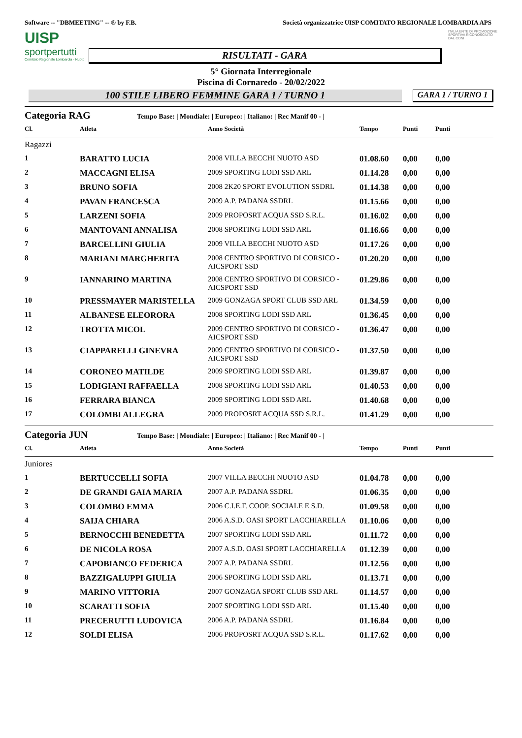Software -- "DBMEETING" -- ® by F.B. Società organizzatrice UISP COMITATO REGIONALE LOMBARDIA APS
UISP
sportpertutti
Comitato Regionale Lombardia - Nuoto
RISULTATI - GARA
ITALIA ENTE DI PROMOZIONE SPORTIVA RICONOSCIUTO DAL CONI
5° Giornata Interregionale
Piscina di Cornaredo - 20/02/2022
100 STILE LIBERO FEMMINE GARA 1 / TURNO 1
GARA 1 / TURNO 1
Categoria RAG Tempo Base: | Mondiale: | Europeo: | Italiano: | Rec Manif 00 - |
| Cl. | Atleta | Anno Società | Tempo | Punti | Punti |
| --- | --- | --- | --- | --- | --- |
| Ragazzi | | | | | |
| 1 | BARATTO LUCIA | 2008 VILLA BECCHI NUOTO ASD | 01.08.60 | 0,00 | 0,00 |
| 2 | MACCAGNI ELISA | 2009 SPORTING LODI SSD ARL | 01.14.28 | 0,00 | 0,00 |
| 3 | BRUNO SOFIA | 2008 2K20 SPORT EVOLUTION SSDRL | 01.14.38 | 0,00 | 0,00 |
| 4 | PAVAN FRANCESCA | 2009 A.P. PADANA SSDRL | 01.15.66 | 0,00 | 0,00 |
| 5 | LARZENI SOFIA | 2009 PROPOSRT ACQUA SSD S.R.L. | 01.16.02 | 0,00 | 0,00 |
| 6 | MANTOVANI ANNALISA | 2008 SPORTING LODI SSD ARL | 01.16.66 | 0,00 | 0,00 |
| 7 | BARCELLINI GIULIA | 2009 VILLA BECCHI NUOTO ASD | 01.17.26 | 0,00 | 0,00 |
| 8 | MARIANI MARGHERITA | 2008 CENTRO SPORTIVO DI CORSICO - AICSPORT SSD | 01.20.20 | 0,00 | 0,00 |
| 9 | IANNARINO MARTINA | 2008 CENTRO SPORTIVO DI CORSICO - AICSPORT SSD | 01.29.86 | 0,00 | 0,00 |
| 10 | PRESSMAYER MARISTELLA | 2009 GONZAGA SPORT CLUB SSD ARL | 01.34.59 | 0,00 | 0,00 |
| 11 | ALBANESE ELEORORA | 2008 SPORTING LODI SSD ARL | 01.36.45 | 0,00 | 0,00 |
| 12 | TROTTA MICOL | 2009 CENTRO SPORTIVO DI CORSICO - AICSPORT SSD | 01.36.47 | 0,00 | 0,00 |
| 13 | CIAPPARELLI GINEVRA | 2009 CENTRO SPORTIVO DI CORSICO - AICSPORT SSD | 01.37.50 | 0,00 | 0,00 |
| 14 | CORONEO MATILDE | 2009 SPORTING LODI SSD ARL | 01.39.87 | 0,00 | 0,00 |
| 15 | LODIGIANI RAFFAELLA | 2008 SPORTING LODI SSD ARL | 01.40.53 | 0,00 | 0,00 |
| 16 | FERRARA BIANCA | 2009 SPORTING LODI SSD ARL | 01.40.68 | 0,00 | 0,00 |
| 17 | COLOMBI ALLEGRA | 2009 PROPOSRT ACQUA SSD S.R.L. | 01.41.29 | 0,00 | 0,00 |
Categoria JUN Tempo Base: | Mondiale: | Europeo: | Italiano: | Rec Manif 00 - |
| Cl. | Atleta | Anno Società | Tempo | Punti | Punti |
| --- | --- | --- | --- | --- | --- |
| Juniores | | | | | |
| 1 | BERTUCCELLI SOFIA | 2007 VILLA BECCHI NUOTO ASD | 01.04.78 | 0,00 | 0,00 |
| 2 | DE GRANDI GAIA MARIA | 2007 A.P. PADANA SSDRL | 01.06.35 | 0,00 | 0,00 |
| 3 | COLOMBO EMMA | 2006 C.I.E.F. COOP. SOCIALE E S.D. | 01.09.58 | 0,00 | 0,00 |
| 4 | SAIJA CHIARA | 2006 A.S.D. OASI SPORT LACCHIARELLA | 01.10.06 | 0,00 | 0,00 |
| 5 | BERNOCCHI BENEDETTA | 2007 SPORTING LODI SSD ARL | 01.11.72 | 0,00 | 0,00 |
| 6 | DE NICOLA ROSA | 2007 A.S.D. OASI SPORT LACCHIARELLA | 01.12.39 | 0,00 | 0,00 |
| 7 | CAPOBIANCO FEDERICA | 2007 A.P. PADANA SSDRL | 01.12.56 | 0,00 | 0,00 |
| 8 | BAZZIGALUPPI GIULIA | 2006 SPORTING LODI SSD ARL | 01.13.71 | 0,00 | 0,00 |
| 9 | MARINO VITTORIA | 2007 GONZAGA SPORT CLUB SSD ARL | 01.14.57 | 0,00 | 0,00 |
| 10 | SCARATTI SOFIA | 2007 SPORTING LODI SSD ARL | 01.15.40 | 0,00 | 0,00 |
| 11 | PRECERUTTI LUDOVICA | 2006 A.P. PADANA SSDRL | 01.16.84 | 0,00 | 0,00 |
| 12 | SOLDI ELISA | 2006 PROPOSRT ACQUA SSD S.R.L. | 01.17.62 | 0,00 | 0,00 |